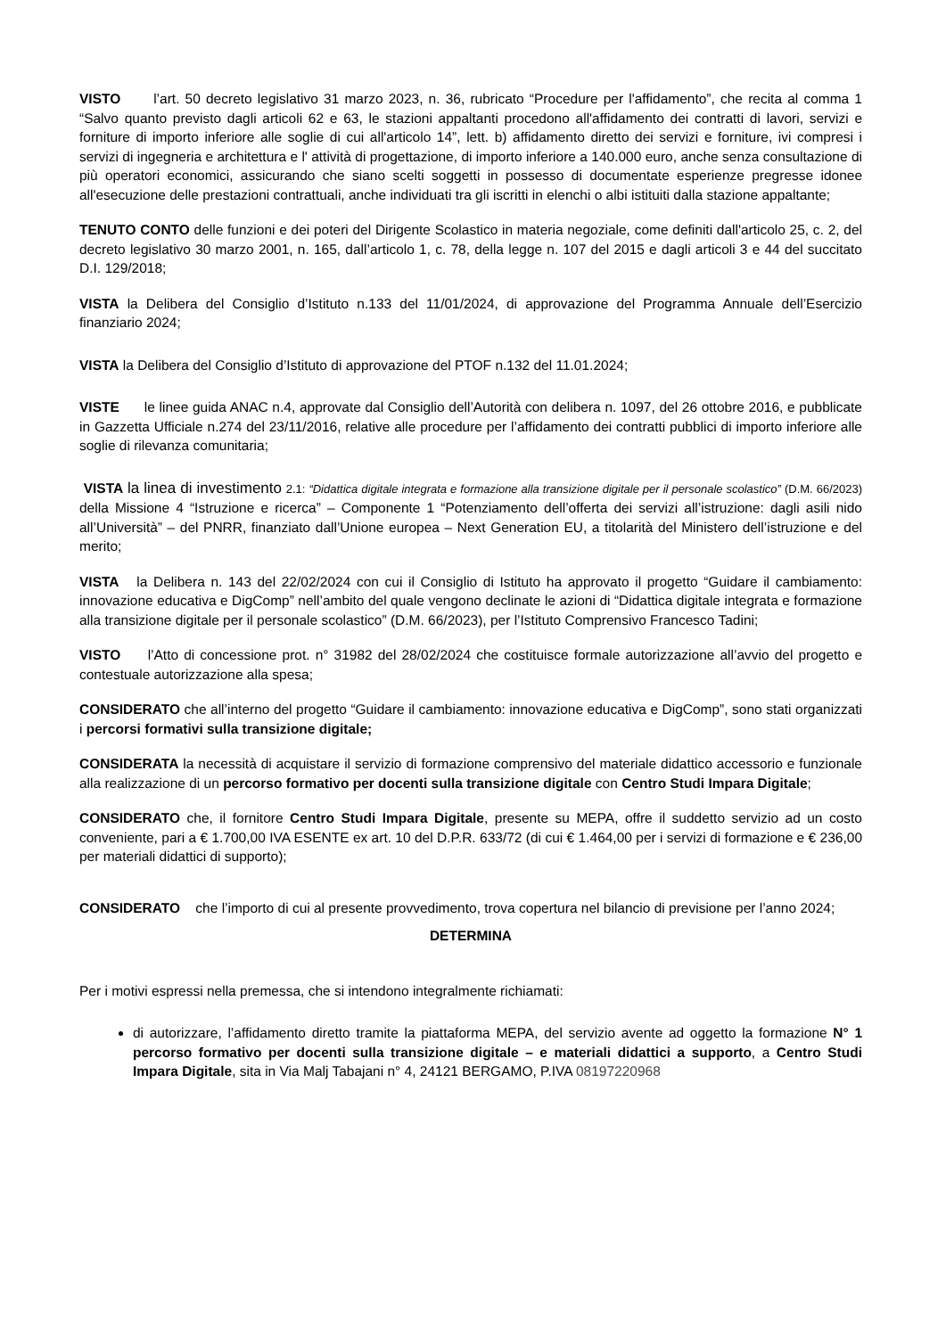VISTO l’art. 50 decreto legislativo 31 marzo 2023, n. 36, rubricato “Procedure per l'affidamento”, che recita al comma 1 “Salvo quanto previsto dagli articoli 62 e 63, le stazioni appaltanti procedono all'affidamento dei contratti di lavori, servizi e forniture di importo inferiore alle soglie di cui all'articolo 14”, lett. b) affidamento diretto dei servizi e forniture, ivi compresi i servizi di ingegneria e architettura e l' attività di progettazione, di importo inferiore a 140.000 euro, anche senza consultazione di più operatori economici, assicurando che siano scelti soggetti in possesso di documentate esperienze pregresse idonee all'esecuzione delle prestazioni contrattuali, anche individuati tra gli iscritti in elenchi o albi istituiti dalla stazione appaltante;
TENUTO CONTO delle funzioni e dei poteri del Dirigente Scolastico in materia negoziale, come definiti dall'articolo 25, c. 2, del decreto legislativo 30 marzo 2001, n. 165, dall’articolo 1, c. 78, della legge n. 107 del 2015 e dagli articoli 3 e 44 del succitato D.I. 129/2018;
VISTA la Delibera del Consiglio d’Istituto n.133 del 11/01/2024, di approvazione del Programma Annuale dell’Esercizio finanziario 2024;
VISTA la Delibera del Consiglio d’Istituto di approvazione del PTOF n.132 del 11.01.2024;
VISTE le linee guida ANAC n.4, approvate dal Consiglio dell’Autorità con delibera n. 1097, del 26 ottobre 2016, e pubblicate in Gazzetta Ufficiale n.274 del 23/11/2016, relative alle procedure per l’affidamento dei contratti pubblici di importo inferiore alle soglie di rilevanza comunitaria;
VISTA la linea di investimento 2.1: “Didattica digitale integrata e formazione alla transizione digitale per il personale scolastico” (D.M. 66/2023) della Missione 4 “Istruzione e ricerca” – Componente 1 “Potenziamento dell’offerta dei servizi all’istruzione: dagli asili nido all’Università” – del PNRR, finanziato dall’Unione europea – Next Generation EU, a titolarità del Ministero dell’istruzione e del merito;
VISTA la Delibera n. 143 del 22/02/2024 con cui il Consiglio di Istituto ha approvato il progetto “Guidare il cambiamento: innovazione educativa e DigComp” nell’ambito del quale vengono declinate le azioni di “Didattica digitale integrata e formazione alla transizione digitale per il personale scolastico” (D.M. 66/2023), per l’Istituto Comprensivo Francesco Tadini;
VISTO l’Atto di concessione prot. n° 31982 del 28/02/2024 che costituisce formale autorizzazione all’avvio del progetto e contestuale autorizzazione alla spesa;
CONSIDERATO che all’interno del progetto “Guidare il cambiamento: innovazione educativa e DigComp”, sono stati organizzati i percorsi formativi sulla transizione digitale;
CONSIDERATA la necessità di acquistare il servizio di formazione comprensivo del materiale didattico accessorio e funzionale alla realizzazione di un percorso formativo per docenti sulla transizione digitale con Centro Studi Impara Digitale;
CONSIDERATO che, il fornitore Centro Studi Impara Digitale, presente su MEPA, offre il suddetto servizio ad un costo conveniente, pari a € 1.700,00 IVA ESENTE ex art. 10 del D.P.R. 633/72 (di cui € 1.464,00 per i servizi di formazione e € 236,00 per materiali didattici di supporto);
CONSIDERATO che l’importo di cui al presente provvedimento, trova copertura nel bilancio di previsione per l’anno 2024;
DETERMINA
Per i motivi espressi nella premessa, che si intendono integralmente richiamati:
di autorizzare, l’affidamento diretto tramite la piattaforma MEPA, del servizio avente ad oggetto la formazione N° 1 percorso formativo per docenti sulla transizione digitale – e materiali didattici a supporto, a Centro Studi Impara Digitale, sita in Via Malj Tabajani n° 4, 24121 BERGAMO, P.IVA 08197220968